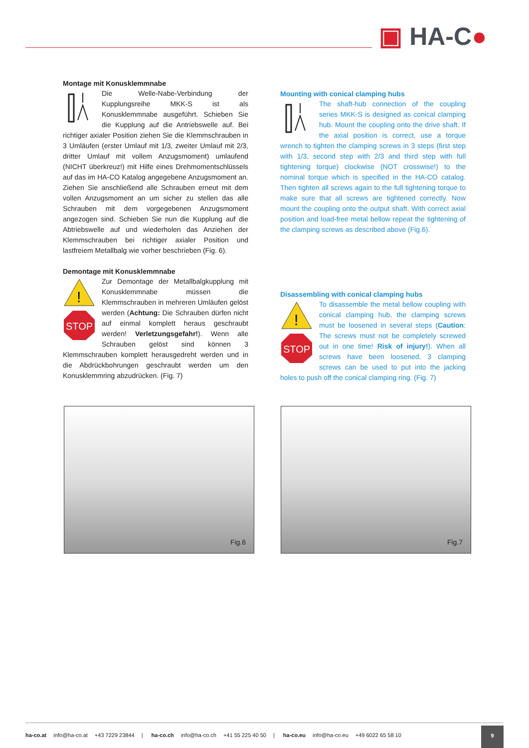▣ HA-C●
Montage mit Konusklemmnabe
Die Welle-Nabe-Verbindung der Kupplungsreihe MKK-S ist als Konusklemmnabe ausgeführt. Schieben Sie die Kupplung auf die Antriebswelle auf. Bei richtiger axialer Position ziehen Sie die Klemmschrauben in 3 Umläufen (erster Umlauf mit 1/3, zweiter Umlauf mit 2/3, dritter Umlauf mit vollem Anzugsmoment) umlaufend (NICHT überkreuz!) mit Hilfe eines Drehmomentschlüssels auf das im HA-CO Katalog angegebene Anzugsmoment an. Ziehen Sie anschließend alle Schrauben erneut mit dem vollen Anzugsmoment an um sicher zu stellen das alle Schrauben mit dem vorgegebenen Anzugsmoment angezogen sind. Schieben Sie nun die Kupplung auf die Abtriebswelle auf und wiederholen das Anziehen der Klemmschrauben bei richtiger axialer Position und lastfreiem Metallbalg wie vorher beschrieben (Fig. 6).
Demontage mit Konusklemmnabe
!
STOP
Zur Demontage der Metallbalgkupplung mit Konusklemmnabe müssen die Klemmschrauben in mehreren Umläufen gelöst werden (Achtung: Die Schrauben dürfen nicht auf einmal komplett heraus geschraubt werden! Verletzungsgefahr!). Wenn alle Schrauben gelöst sind können 3 Klemmschrauben komplett herausgedreht werden und in die Abdrückbohrungen geschraubt werden um den Konusklemmring abzudrücken. (Fig. 7)
Mounting with conical clamping hubs
The shaft-hub connection of the coupling series MKK-S is designed as conical clamping hub. Mount the coupling onto the drive shaft. If the axial position is correct, use a torque wrench to tighten the clamping screws in 3 steps (first step with 1/3, second step with 2/3 and third step with full tightening torque) clockwise (NOT crosswise!) to the nominal torque which is specified in the HA-CO catalog. Then tighten all screws again to the full tightening torque to make sure that all screws are tightened correctly. Now mount the coupling onto the output shaft. With correct axial position and load-free metal bellow repeat the tightening of the clamping screws as described above (Fig.6).
Disassembling with conical clamping hubs
!
STOP
To disassemble the metal bellow coupling with conical clamping hub, the clamping screws must be loosened in several steps (Caution: The screws must not be completely screwed out in one time! Risk of injury!). When all screws have been loosened, 3 clamping screws can be used to put into the jacking holes to push off the conical clamping ring. (Fig. 7)
Fig.6 Fig.7
ha-co.at info@ha-co.at +43 7229 23844 | ha-co.ch info@ha-co.ch +41 55 225 40 50 | ha-co.eu info@ha-co.eu +49 6022 65 58 10 9